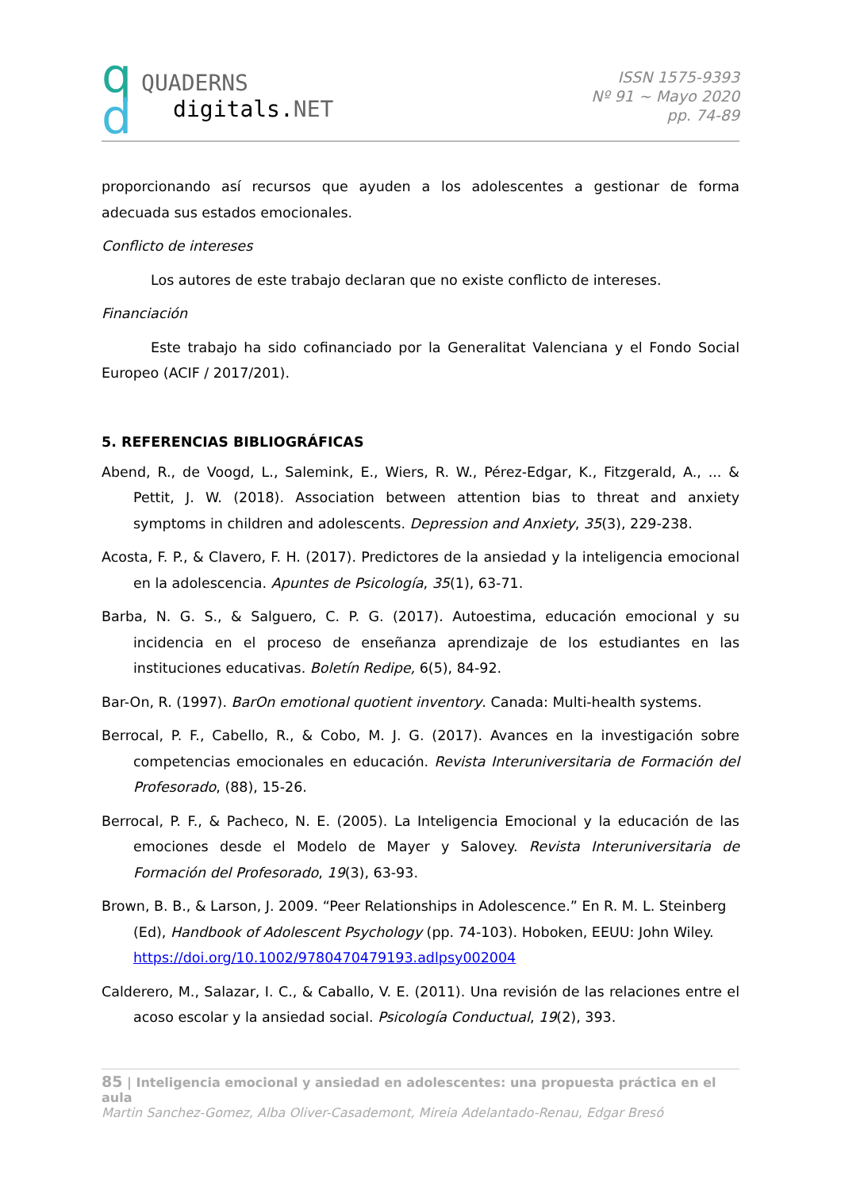q
d
QUADERNS
digitals.NET
ISSN 1575-9393
Nº 91 ~ Mayo 2020
pp. 74-89
proporcionando así recursos que ayuden a los adolescentes a gestionar de forma adecuada sus estados emocionales.
Conflicto de intereses
Los autores de este trabajo declaran que no existe conflicto de intereses.
Financiación
Este trabajo ha sido cofinanciado por la Generalitat Valenciana y el Fondo Social Europeo (ACIF / 2017/201).
5. REFERENCIAS BIBLIOGRÁFICAS
Abend, R., de Voogd, L., Salemink, E., Wiers, R. W., Pérez-Edgar, K., Fitzgerald, A., ... & Pettit, J. W. (2018). Association between attention bias to threat and anxiety symptoms in children and adolescents. Depression and Anxiety, 35(3), 229-238.
Acosta, F. P., & Clavero, F. H. (2017). Predictores de la ansiedad y la inteligencia emocional en la adolescencia. Apuntes de Psicología, 35(1), 63-71.
Barba, N. G. S., & Salguero, C. P. G. (2017). Autoestima, educación emocional y su incidencia en el proceso de enseñanza aprendizaje de los estudiantes en las instituciones educativas. Boletín Redipe, 6(5), 84-92.
Bar-On, R. (1997). BarOn emotional quotient inventory. Canada: Multi-health systems.
Berrocal, P. F., Cabello, R., & Cobo, M. J. G. (2017). Avances en la investigación sobre competencias emocionales en educación. Revista Interuniversitaria de Formación del Profesorado, (88), 15-26.
Berrocal, P. F., & Pacheco, N. E. (2005). La Inteligencia Emocional y la educación de las emociones desde el Modelo de Mayer y Salovey. Revista Interuniversitaria de Formación del Profesorado, 19(3), 63-93.
Brown, B. B., & Larson, J. 2009. “Peer Relationships in Adolescence.” En R. M. L. Steinberg (Ed), Handbook of Adolescent Psychology (pp. 74-103). Hoboken, EEUU: John Wiley. https://doi.org/10.1002/9780470479193.adlpsy002004
Calderero, M., Salazar, I. C., & Caballo, V. E. (2011). Una revisión de las relaciones entre el acoso escolar y la ansiedad social. Psicología Conductual, 19(2), 393.
85 | Inteligencia emocional y ansiedad en adolescentes: una propuesta práctica en el aula
Martin Sanchez-Gomez, Alba Oliver-Casademont, Mireia Adelantado-Renau, Edgar Bresó